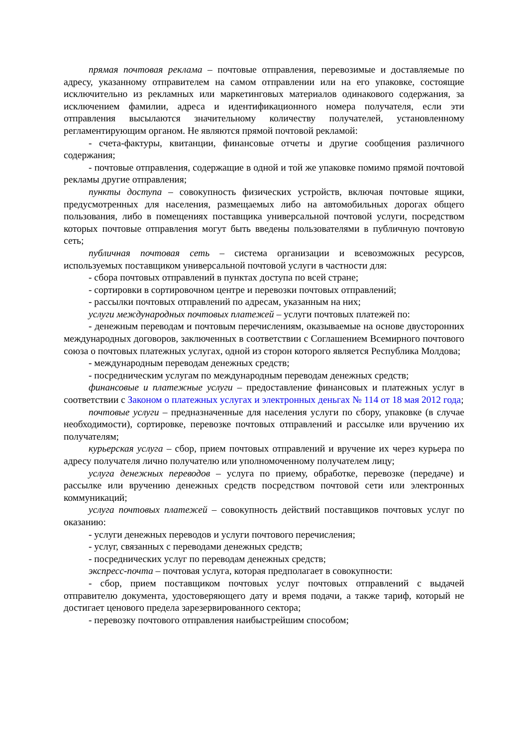прямая почтовая реклама – почтовые отправления, перевозимые и доставляемые по адресу, указанному отправителем на самом отправлении или на его упаковке, состоящие исключительно из рекламных или маркетинговых материалов одинакового содержания, за исключением фамилии, адреса и идентификационного номера получателя, если эти отправления высылаются значительному количеству получателей, установленному регламентирующим органом. Не являются прямой почтовой рекламой:
- счета-фактуры, квитанции, финансовые отчеты и другие сообщения различного содержания;
- почтовые отправления, содержащие в одной и той же упаковке помимо прямой почтовой рекламы другие отправления;
пункты доступа – совокупность физических устройств, включая почтовые ящики, предусмотренных для населения, размещаемых либо на автомобильных дорогах общего пользования, либо в помещениях поставщика универсальной почтовой услуги, посредством которых почтовые отправления могут быть введены пользователями в публичную почтовую сеть;
публичная почтовая сеть – система организации и всевозможных ресурсов, используемых поставщиком универсальной почтовой услуги в частности для:
- сбора почтовых отправлений в пунктах доступа по всей стране;
- сортировки в сортировочном центре и перевозки почтовых отправлений;
- рассылки почтовых отправлений по адресам, указанным на них;
услуги международных почтовых платежей – услуги почтовых платежей по:
- денежным переводам и почтовым перечислениям, оказываемые на основе двусторонних международных договоров, заключенных в соответствии с Соглашением Всемирного почтового союза о почтовых платежных услугах, одной из сторон которого является Республика Молдова;
- международным переводам денежных средств;
- посредническим услугам по международным переводам денежных средств;
финансовые и платежные услуги – предоставление финансовых и платежных услуг в соответствии с Законом о платежных услугах и электронных деньгах № 114 от 18 мая 2012 года;
почтовые услуги – предназначенные для населения услуги по сбору, упаковке (в случае необходимости), сортировке, перевозке почтовых отправлений и рассылке или вручению их получателям;
курьерская услуга – сбор, прием почтовых отправлений и вручение их через курьера по адресу получателя лично получателю или уполномоченному получателем лицу;
услуга денежных переводов – услуга по приему, обработке, перевозке (передаче) и рассылке или вручению денежных средств посредством почтовой сети или электронных коммуникаций;
услуга почтовых платежей – совокупность действий поставщиков почтовых услуг по оказанию:
- услуги денежных переводов и услуги почтового перечисления;
- услуг, связанных с переводами денежных средств;
- посреднических услуг по переводам денежных средств;
экспресс-почта – почтовая услуга, которая предполагает в совокупности:
- сбор, прием поставщиком почтовых услуг почтовых отправлений с выдачей отправителю документа, удостоверяющего дату и время подачи, а также тариф, который не достигает ценового предела зарезервированного сектора;
- перевозку почтового отправления наибыстрейшим способом;